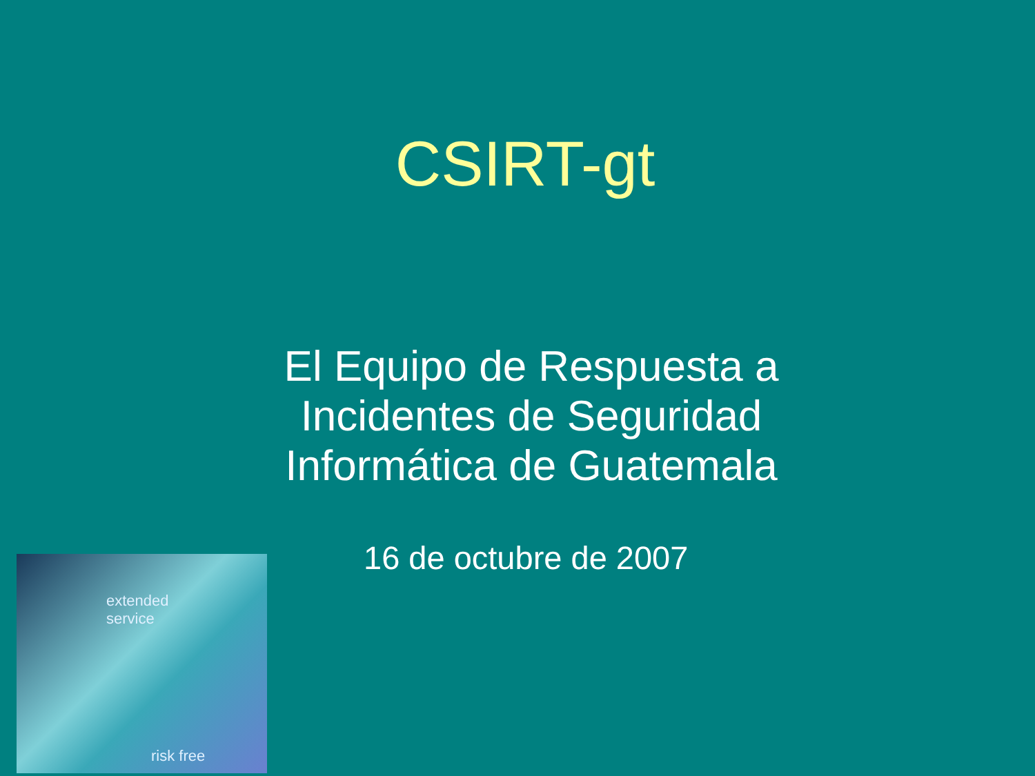CSIRT-gt
El Equipo de Respuesta a
Incidentes de Seguridad
Informática de Guatemala
extended
service
risk free
16 de octubre de 2007